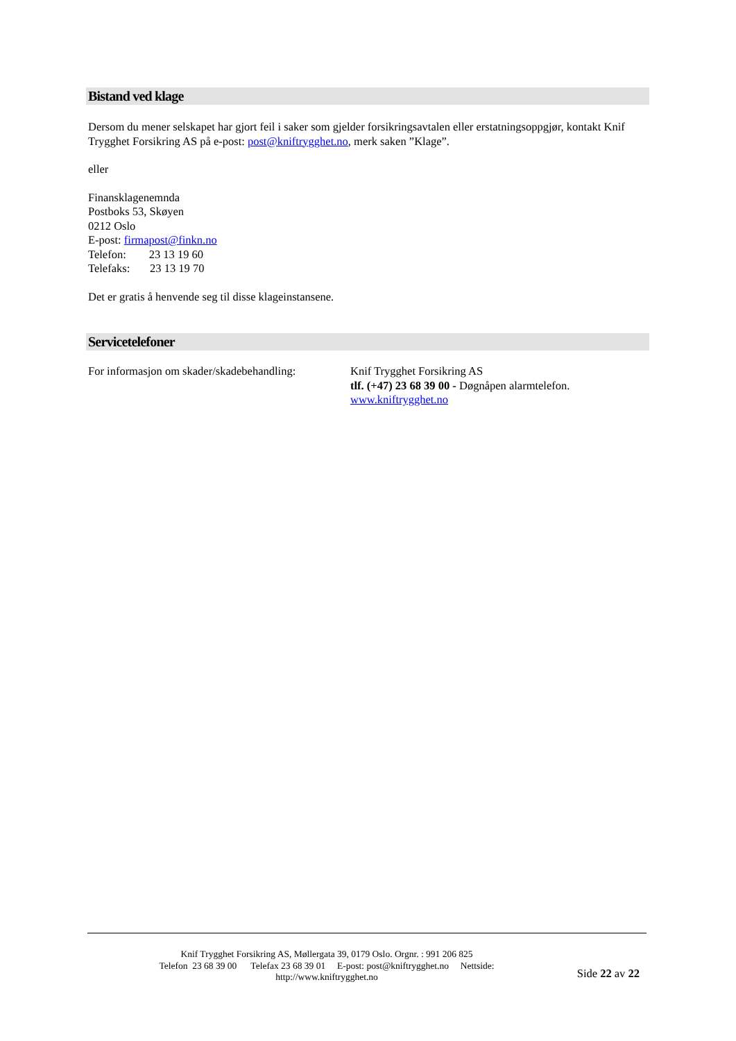Bistand ved klage
Dersom du mener selskapet har gjort feil i saker som gjelder forsikringsavtalen eller erstatningsoppgjør, kontakt Knif Trygghet Forsikring AS på e-post: post@kniftrygghet.no, merk saken ”Klage”.
eller
Finansklagenemnda
Postboks 53, Skøyen
0212 Oslo
E-post: firmapost@finkn.no
Telefon: 23 13 19 60
Telefaks: 23 13 19 70
Det er gratis å henvende seg til disse klageinstansene.
Servicetelefoner
For informasjon om skader/skadebehandling:
Knif Trygghet Forsikring AS
tlf. (+47) 23 68 39 00 - Døgnåpen alarmtelefon.
www.kniftrygghet.no
Knif Trygghet Forsikring AS, Møllergata 39, 0179 Oslo. Orgnr. : 991 206 825
Telefon 23 68 39 00 Telefax 23 68 39 01 E-post: post@kniftrygghet.no Nettside:
http://www.kniftrygghet.no
Side 22 av 22